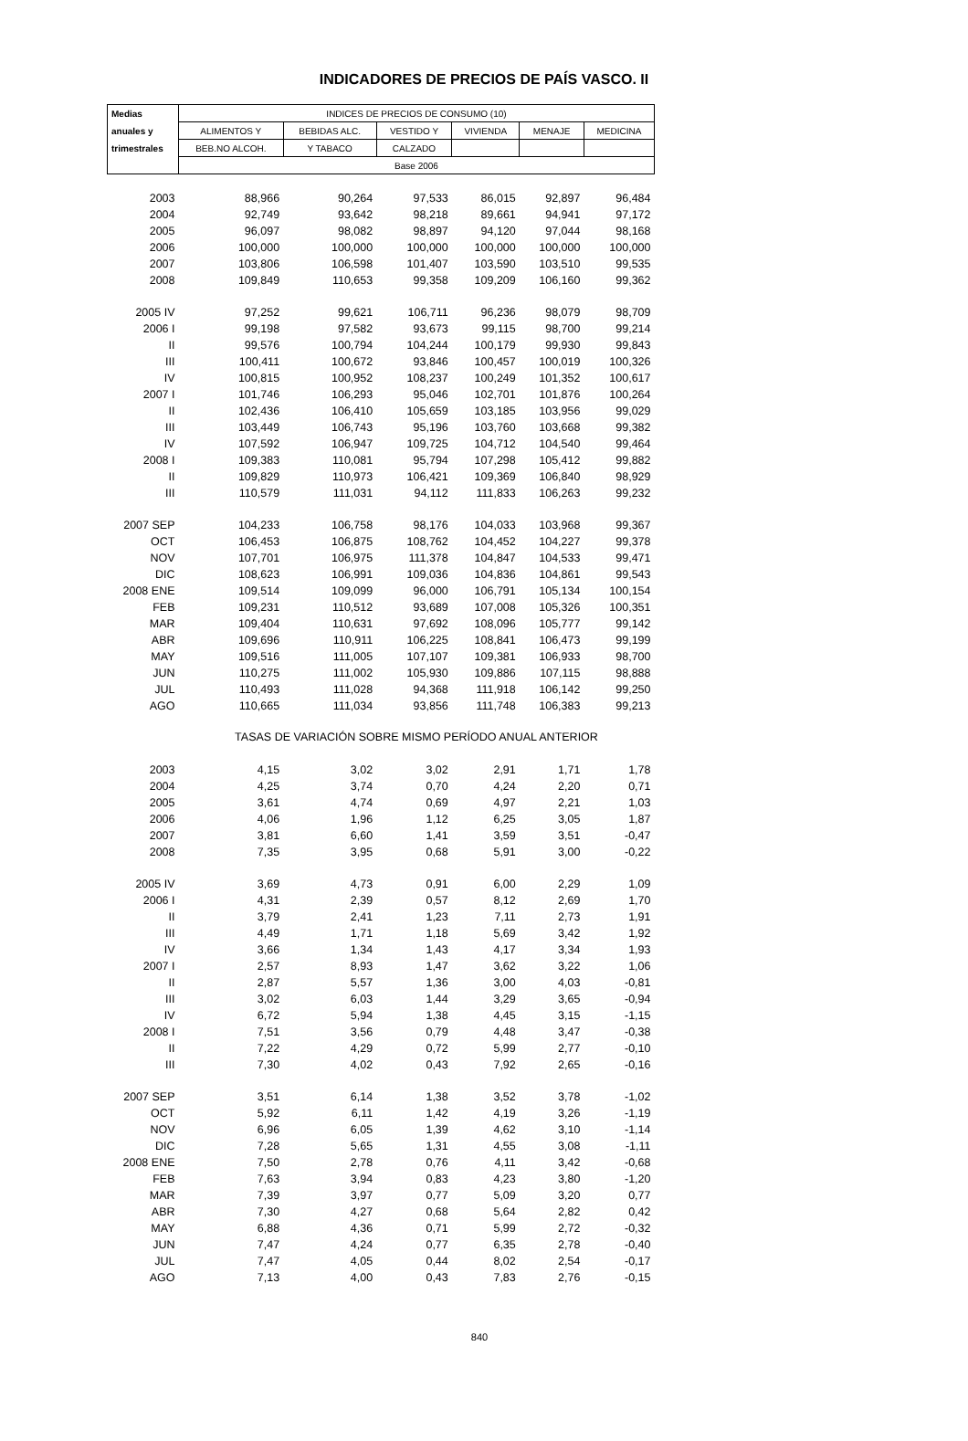INDICADORES DE PRECIOS DE PAÍS VASCO. II
| Medias | INDICES DE PRECIOS DE CONSUMO (10) | | | | | |
| anuales y | ALIMENTOS Y | BEBIDAS ALC. | VESTIDO Y | VIVIENDA | MENAJE | MEDICINA |
| trimestrales | BEB.NO ALCOH. | Y TABACO | CALZADO | | | |
| | Base 2006 | | | | | |
| 2003 | 88,966 | 90,264 | 97,533 | 86,015 | 92,897 | 96,484 |
| 2004 | 92,749 | 93,642 | 98,218 | 89,661 | 94,941 | 97,172 |
| 2005 | 96,097 | 98,082 | 98,897 | 94,120 | 97,044 | 98,168 |
| 2006 | 100,000 | 100,000 | 100,000 | 100,000 | 100,000 | 100,000 |
| 2007 | 103,806 | 106,598 | 101,407 | 103,590 | 103,510 | 99,535 |
| 2008 | 109,849 | 110,653 | 99,358 | 109,209 | 106,160 | 99,362 |
| 2005 IV | 97,252 | 99,621 | 106,711 | 96,236 | 98,079 | 98,709 |
| 2006 I | 99,198 | 97,582 | 93,673 | 99,115 | 98,700 | 99,214 |
| II | 99,576 | 100,794 | 104,244 | 100,179 | 99,930 | 99,843 |
| III | 100,411 | 100,672 | 93,846 | 100,457 | 100,019 | 100,326 |
| IV | 100,815 | 100,952 | 108,237 | 100,249 | 101,352 | 100,617 |
| 2007 I | 101,746 | 106,293 | 95,046 | 102,701 | 101,876 | 100,264 |
| II | 102,436 | 106,410 | 105,659 | 103,185 | 103,956 | 99,029 |
| III | 103,449 | 106,743 | 95,196 | 103,760 | 103,668 | 99,382 |
| IV | 107,592 | 106,947 | 109,725 | 104,712 | 104,540 | 99,464 |
| 2008 I | 109,383 | 110,081 | 95,794 | 107,298 | 105,412 | 99,882 |
| II | 109,829 | 110,973 | 106,421 | 109,369 | 106,840 | 98,929 |
| III | 110,579 | 111,031 | 94,112 | 111,833 | 106,263 | 99,232 |
| 2007 SEP | 104,233 | 106,758 | 98,176 | 104,033 | 103,968 | 99,367 |
| OCT | 106,453 | 106,875 | 108,762 | 104,452 | 104,227 | 99,378 |
| NOV | 107,701 | 106,975 | 111,378 | 104,847 | 104,533 | 99,471 |
| DIC | 108,623 | 106,991 | 109,036 | 104,836 | 104,861 | 99,543 |
| 2008 ENE | 109,514 | 109,099 | 96,000 | 106,791 | 105,134 | 100,154 |
| FEB | 109,231 | 110,512 | 93,689 | 107,008 | 105,326 | 100,351 |
| MAR | 109,404 | 110,631 | 97,692 | 108,096 | 105,777 | 99,142 |
| ABR | 109,696 | 110,911 | 106,225 | 108,841 | 106,473 | 99,199 |
| MAY | 109,516 | 111,005 | 107,107 | 109,381 | 106,933 | 98,700 |
| JUN | 110,275 | 111,002 | 105,930 | 109,886 | 107,115 | 98,888 |
| JUL | 110,493 | 111,028 | 94,368 | 111,918 | 106,142 | 99,250 |
| AGO | 110,665 | 111,034 | 93,856 | 111,748 | 106,383 | 99,213 |
| | TASAS DE VARIACIÓN SOBRE MISMO PERÍODO ANUAL ANTERIOR | | | | | |
| 2003 | 4,15 | 3,02 | 3,02 | 2,91 | 1,71 | 1,78 |
| 2004 | 4,25 | 3,74 | 0,70 | 4,24 | 2,20 | 0,71 |
| 2005 | 3,61 | 4,74 | 0,69 | 4,97 | 2,21 | 1,03 |
| 2006 | 4,06 | 1,96 | 1,12 | 6,25 | 3,05 | 1,87 |
| 2007 | 3,81 | 6,60 | 1,41 | 3,59 | 3,51 | -0,47 |
| 2008 | 7,35 | 3,95 | 0,68 | 5,91 | 3,00 | -0,22 |
| 2005 IV | 3,69 | 4,73 | 0,91 | 6,00 | 2,29 | 1,09 |
| 2006 I | 4,31 | 2,39 | 0,57 | 8,12 | 2,69 | 1,70 |
| II | 3,79 | 2,41 | 1,23 | 7,11 | 2,73 | 1,91 |
| III | 4,49 | 1,71 | 1,18 | 5,69 | 3,42 | 1,92 |
| IV | 3,66 | 1,34 | 1,43 | 4,17 | 3,34 | 1,93 |
| 2007 I | 2,57 | 8,93 | 1,47 | 3,62 | 3,22 | 1,06 |
| II | 2,87 | 5,57 | 1,36 | 3,00 | 4,03 | -0,81 |
| III | 3,02 | 6,03 | 1,44 | 3,29 | 3,65 | -0,94 |
| IV | 6,72 | 5,94 | 1,38 | 4,45 | 3,15 | -1,15 |
| 2008 I | 7,51 | 3,56 | 0,79 | 4,48 | 3,47 | -0,38 |
| II | 7,22 | 4,29 | 0,72 | 5,99 | 2,77 | -0,10 |
| III | 7,30 | 4,02 | 0,43 | 7,92 | 2,65 | -0,16 |
| 2007 SEP | 3,51 | 6,14 | 1,38 | 3,52 | 3,78 | -1,02 |
| OCT | 5,92 | 6,11 | 1,42 | 4,19 | 3,26 | -1,19 |
| NOV | 6,96 | 6,05 | 1,39 | 4,62 | 3,10 | -1,14 |
| DIC | 7,28 | 5,65 | 1,31 | 4,55 | 3,08 | -1,11 |
| 2008 ENE | 7,50 | 2,78 | 0,76 | 4,11 | 3,42 | -0,68 |
| FEB | 7,63 | 3,94 | 0,83 | 4,23 | 3,80 | -1,20 |
| MAR | 7,39 | 3,97 | 0,77 | 5,09 | 3,20 | 0,77 |
| ABR | 7,30 | 4,27 | 0,68 | 5,64 | 2,82 | 0,42 |
| MAY | 6,88 | 4,36 | 0,71 | 5,99 | 2,72 | -0,32 |
| JUN | 7,47 | 4,24 | 0,77 | 6,35 | 2,78 | -0,40 |
| JUL | 7,47 | 4,05 | 0,44 | 8,02 | 2,54 | -0,17 |
| AGO | 7,13 | 4,00 | 0,43 | 7,83 | 2,76 | -0,15 |
840